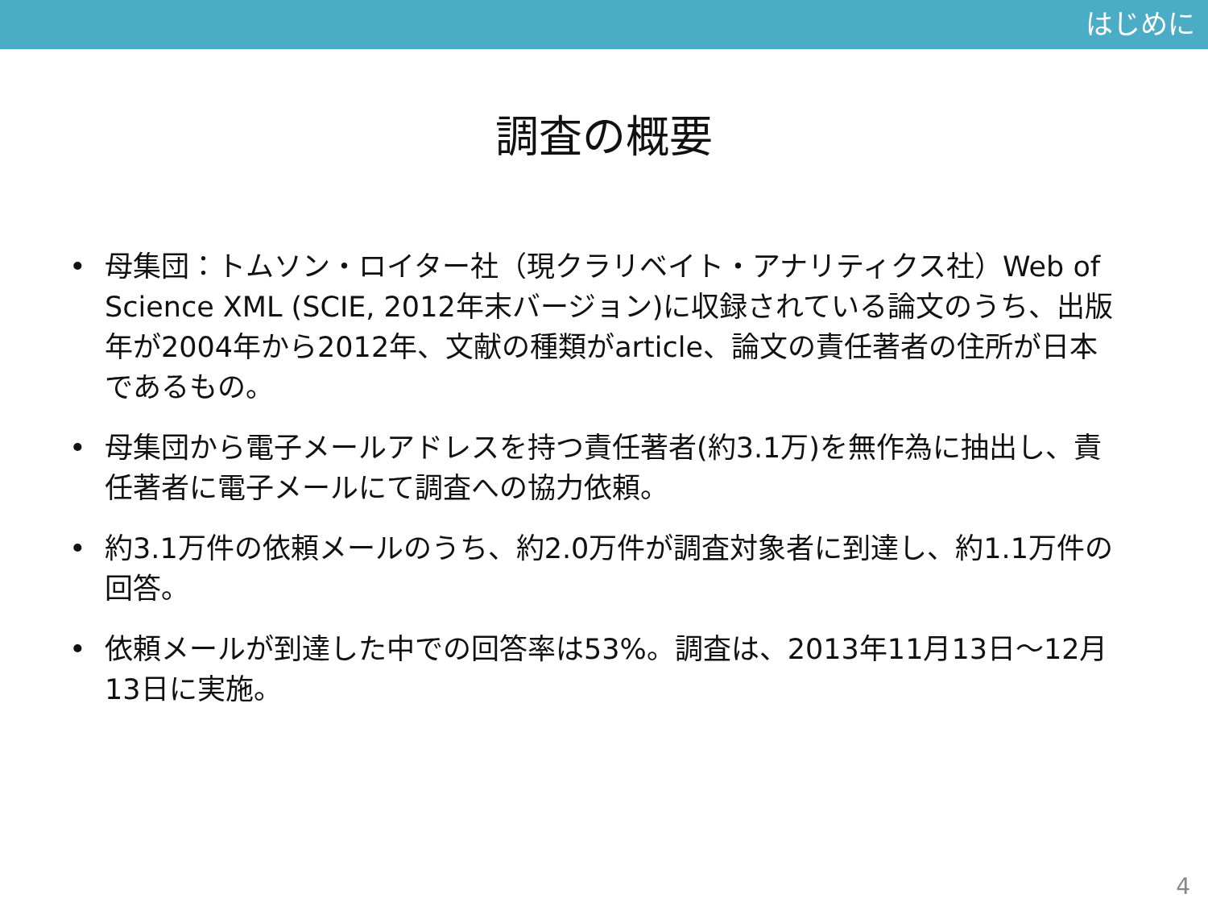はじめに
調査の概要
• 母集団：トムソン・ロイター社（現クラリベイト・アナリティクス社）Web of Science XML (SCIE, 2012年末バージョン)に収録されている論文のうち、出版年が2004年から2012年、文献の種類がarticle、論文の責任著者の住所が日本であるもの。
• 母集団から電子メールアドレスを持つ責任著者(約3.1万)を無作為に抽出し、責任著者に電子メールにて調査への協力依頼。
• 約3.1万件の依頼メールのうち、約2.0万件が調査対象者に到達し、約1.1万件の回答。
• 依頼メールが到達した中での回答率は53%。調査は、2013年11月13日～12月13日に実施。
4